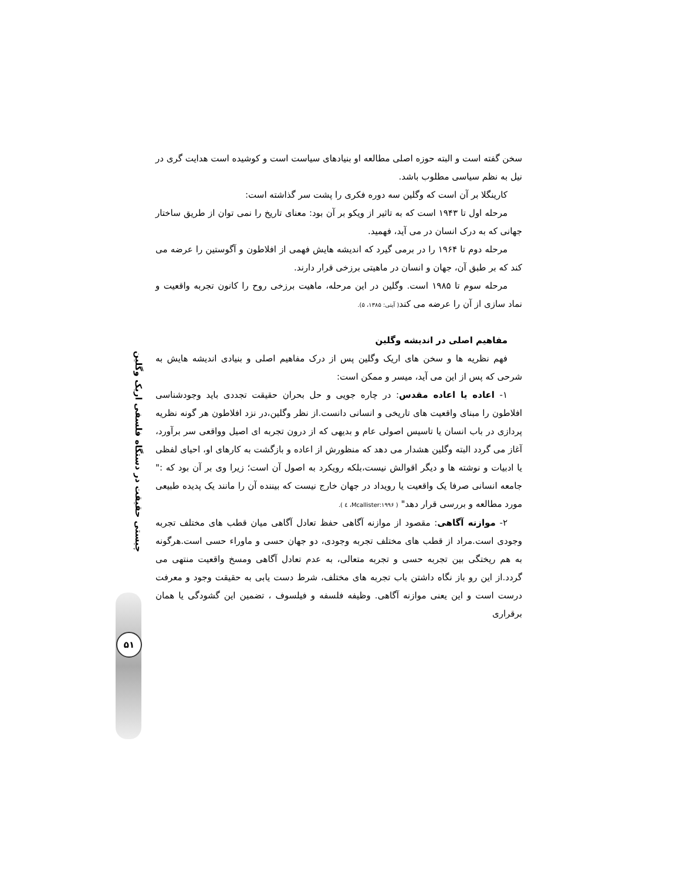سخن گفته است و البته حوزه اصلی مطالعه او بنیادهای سیاست است و کوشیده است هدایت گری در نیل به نظم سیاسی مطلوب باشد.
کارینگلا بر آن است که وگلین سه دوره فکری را پشت سر گذاشته است:
مرحله اول تا ۱۹۴۳ است که به تاثیر از ویکو بر آن بود: معنای تاریخ را نمی توان از طریق ساختار جهانی که به درک انسان در می آید، فهمید.
مرحله دوم تا ۱۹۶۴ را در برمی گیرد که اندیشه هایش فهمی از افلاطون و آگوستین را عرضه می کند که بر طبق آن، جهان و انسان در ماهیتی برزخی قرار دارند.
مرحله سوم تا ۱۹۸۵ است. وگلین در این مرحله، ماهیت برزخی روح را کانون تجربه واقعیت و نماد سازی از آن را عرضه می کند( آیتی: ۱۳۸۵، ۵).
مفاهیم اصلی در اندیشه وگلین
فهم نظریه ها و سخن های اریک وگلین پس از درک مفاهیم اصلی و بنیادی اندیشه هایش به شرحی که پس از این می آید، میسر و ممکن است:
۱- اعاده یا اعاده مقدس: در چاره جویی و حل بحران حقیقت تجددی باید وجودشناسی افلاطون را مبنای واقعیت های تاریخی و انسانی دانست.از نظر وگلین،در نزد افلاطون هر گونه نظریه پردازی در باب انسان یا تاسیس اصولی عام و بدیهی که از درون تجربه ای اصیل وواقعی سر برآورد، آغاز می گردد البته وگلین هشدار می دهد که منظورش از اعاده و بازگشت به کارهای او، احیای لفظی یا ادبیات و نوشته ها و دیگر اقوالش نیست،بلکه رویکرد به اصول آن است؛ زیرا وی بر آن بود که :" جامعه انسانی صرفا یک واقعیت یا رویداد در جهان خارج نیست که بیننده آن را مانند یک پدیده طبیعی مورد مطالعه و بررسی قرار دهد" ( Mcallister:۱۹۹۶، ٤ ).
۲- موازنه آگاهی: مقصود از موازنه آگاهی حفظ تعادل آگاهی میان قطب های مختلف تجربه وجودی است.مراد از قطب های مختلف تجربه وجودی، دو جهان حسی و ماوراء حسی است.هرگونه به هم ریختگی بین تجربه حسی و تجربه متعالی، به عدم تعادل آگاهی ومسخ واقعیت منتهی می گردد.از این رو باز نگاه داشتن باب تجربه های مختلف، شرط دست یابی به حقیقت وجود و معرفت درست است و این یعنی موازنه آگاهی. وظیفه فلسفه و فیلسوف ، تضمین این گشودگی یا همان برقراری
چیستی حقیقت در دستگاه فلسفی اریک وگلین
۵۱